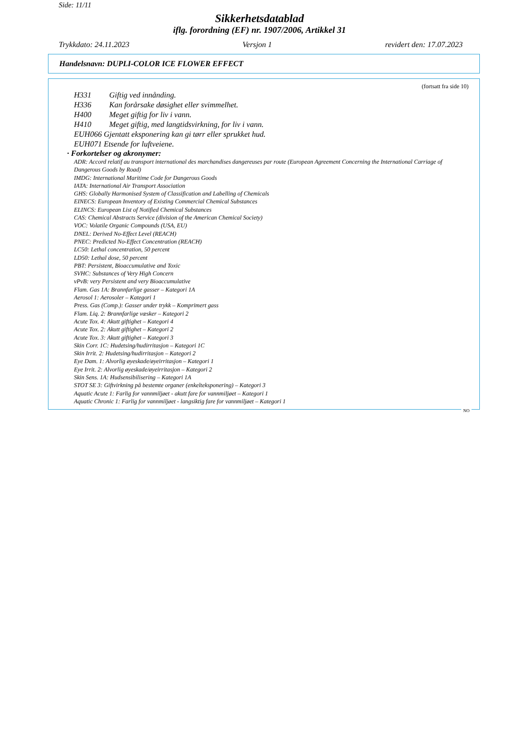Side: 11/11
Sikkerhetsdatablad
iflg. forordning (EF) nr. 1907/2006, Artikkel 31
Trykkdato: 24.11.2023 Versjon 1 revidert den: 17.07.2023
Handelsnavn: DUPLI-COLOR ICE FLOWER EFFECT
(fortsatt fra side 10)
H331 Giftig ved innånding.
H336 Kan forårsake døsighet eller svimmelhet.
H400 Meget giftig for liv i vann.
H410 Meget giftig, med langtidsvirkning, for liv i vann.
EUH066 Gjentatt eksponering kan gi tørr eller sprukket hud.
EUH071 Etsende for luftveiene.
· Forkortelser og akronymer:
ADR: Accord relatif au transport international des marchandises dangereuses par route (European Agreement Concerning the International Carriage of Dangerous Goods by Road)
IMDG: International Maritime Code for Dangerous Goods
IATA: International Air Transport Association
GHS: Globally Harmonised System of Classification and Labelling of Chemicals
EINECS: European Inventory of Existing Commercial Chemical Substances
ELINCS: European List of Notified Chemical Substances
CAS: Chemical Abstracts Service (division of the American Chemical Society)
VOC: Volatile Organic Compounds (USA, EU)
DNEL: Derived No-Effect Level (REACH)
PNEC: Predicted No-Effect Concentration (REACH)
LC50: Lethal concentration, 50 percent
LD50: Lethal dose, 50 percent
PBT: Persistent, Bioaccumulative and Toxic
SVHC: Substances of Very High Concern
vPvB: very Persistent and very Bioaccumulative
Flam. Gas 1A: Brannfarlige gasser – Kategori 1A
Aerosol 1: Aerosoler – Kategori 1
Press. Gas (Comp.): Gasser under trykk – Komprimert gass
Flam. Liq. 2: Brannfarlige væsker – Kategori 2
Acute Tox. 4: Akutt giftighet – Kategori 4
Acute Tox. 2: Akutt giftighet – Kategori 2
Acute Tox. 3: Akutt giftighet – Kategori 3
Skin Corr. 1C: Hudetsing/hudirritasjon – Kategori 1C
Skin Irrit. 2: Hudetsing/hudirritasjon – Kategori 2
Eye Dam. 1: Alvorlig øyeskade/øyeirritasjon – Kategori 1
Eye Irrit. 2: Alvorlig øyeskade/øyeirritasjon – Kategori 2
Skin Sens. 1A: Hudsensibilisering – Kategori 1A
STOT SE 3: Giftvirkning på bestemte organer (enkelteksponering) – Kategori 3
Aquatic Acute 1: Farlig for vannmiljøet - akutt fare for vannmiljøet – Kategori 1
Aquatic Chronic 1: Farlig for vannmiljøet - langsiktig fare for vannmiljøet – Kategori 1
NO